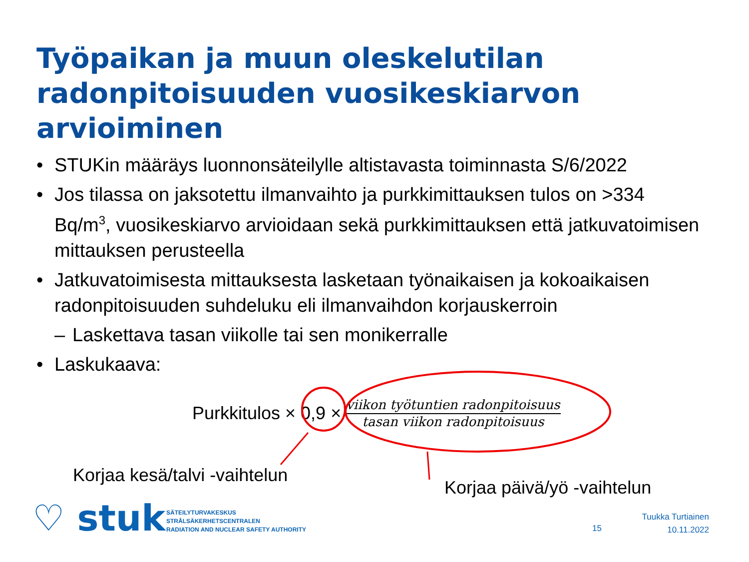Työpaikan ja muun oleskelutilan radonpitoisuuden vuosikeskiarvon arvioiminen
• STUKin määräys luonnonsäteilylle altistavasta toiminnasta S/6/2022
• Jos tilassa on jaksotettu ilmanvaihto ja purkkimittauksen tulos on >334 Bq/m<sup>3</sup>, vuosikeskiarvo arvioidaan sekä purkkimittauksen että jatkuvatoimisen mittauksen perusteella
• Jatkuvatoimisesta mittauksesta lasketaan työnaikaisen ja kokoaikaisen radonpitoisuuden suhdeluku eli ilmanvaihdon korjauskerroin
– Laskettava tasan viikolle tai sen monikerralle
• Laskukaava:
Purkkitulos × 0,9 × viikon työtuntien radonpitoisuus tasan viikon radonpitoisuus
Korjaa kesä/talvi -vaihtelun
Korjaa päivä/yö -vaihtelun
♡ stuk
SÄTEILYTURVAKESKUS
STRÅLSÄKERHETSCENTRALEN
RADIATION AND NUCLEAR SAFETY AUTHORITY
15
Tuukka Turtiainen
10.11.2022